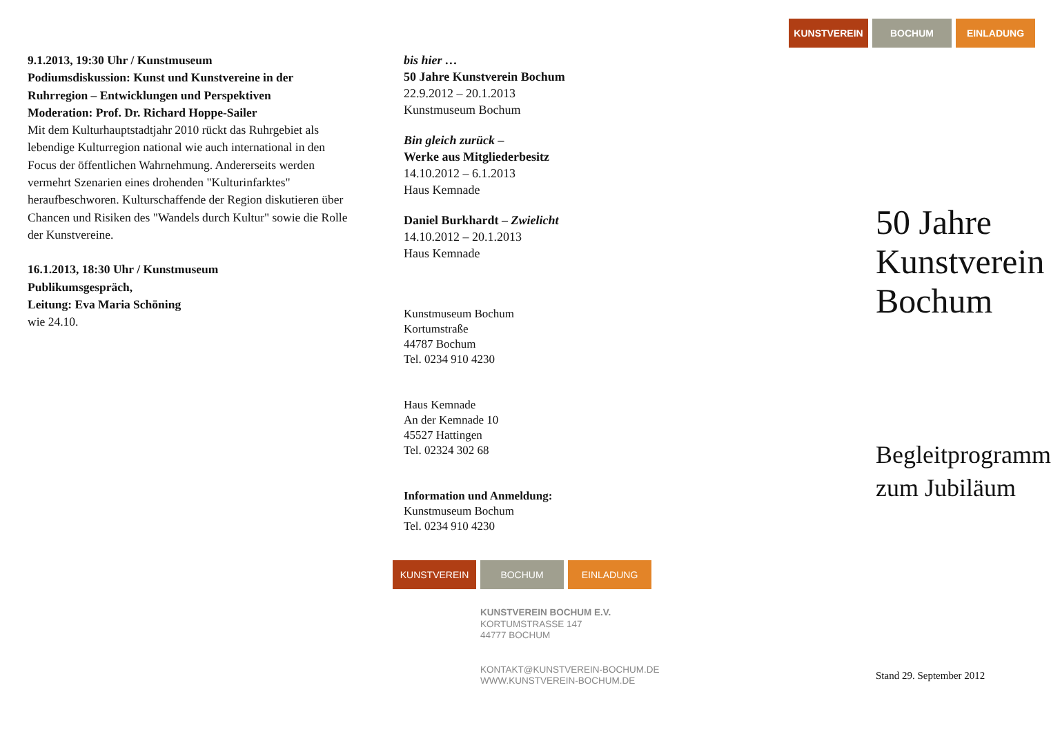9.1.2013, 19:30 Uhr / Kunstmuseum
Podiumsdiskussion: Kunst und Kunstvereine in der Ruhrregion – Entwicklungen und Perspektiven
Moderation: Prof. Dr. Richard Hoppe-Sailer
Mit dem Kulturhauptstadtjahr 2010 rückt das Ruhrgebiet als lebendige Kulturregion national wie auch international in den Focus der öffentlichen Wahrnehmung. Andererseits werden vermehrt Szenarien eines drohenden "Kulturinfarktes" heraufbeschworen. Kulturschaffende der Region diskutieren über Chancen und Risiken des "Wandels durch Kultur" sowie die Rolle der Kunstvereine.
16.1.2013, 18:30 Uhr / Kunstmuseum
Publikumsgespräch,
Leitung: Eva Maria Schöning
wie 24.10.
bis hier …
50 Jahre Kunstverein Bochum
22.9.2012 – 20.1.2013
Kunstmuseum Bochum
Bin gleich zurück –
Werke aus Mitgliederbesitz
14.10.2012 – 6.1.2013
Haus Kemnade
Daniel Burkhardt – Zwielicht
14.10.2012 – 20.1.2013
Haus Kemnade
Kunstmuseum Bochum
Kortumstraße
44787 Bochum
Tel. 0234 910 4230
Haus Kemnade
An der Kemnade 10
45527 Hattingen
Tel. 02324 302 68
Information und Anmeldung:
Kunstmuseum Bochum
Tel. 0234 910 4230
KUNSTVEREIN BOCHUM EINLADUNG
KUNSTVEREIN BOCHUM E.V.
KORTUMSTRASSE 147
44777 BOCHUM
KONTAKT@KUNSTVEREIN-BOCHUM.DE
WWW.KUNSTVEREIN-BOCHUM.DE
KUNSTVEREIN BOCHUM EINLADUNG
50 Jahre
Kunstverein
Bochum
Begleitprogramm
zum Jubiläum
Stand 29. September 2012